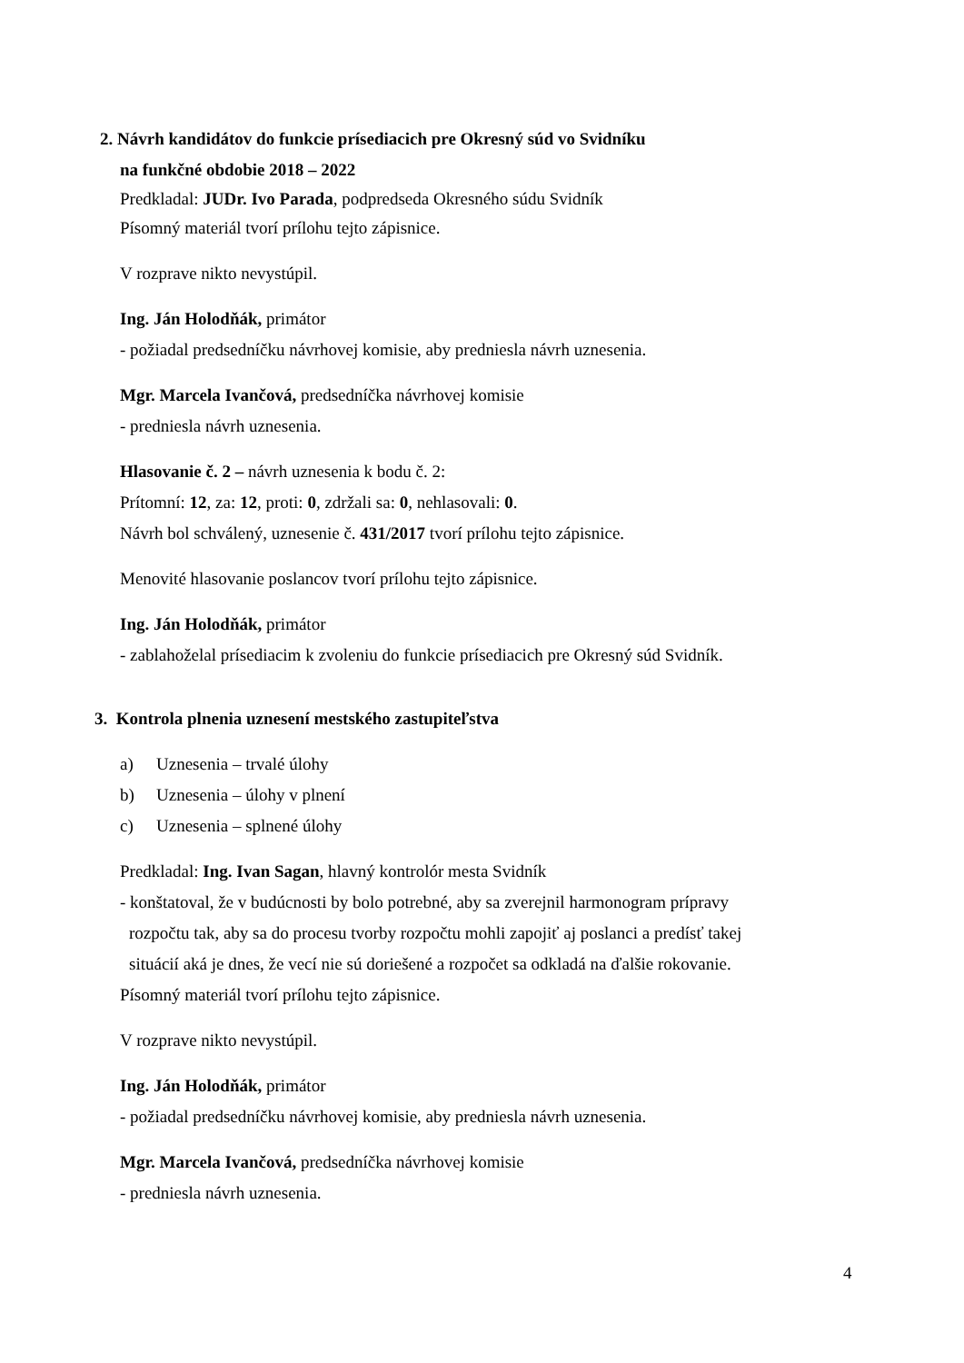2. Návrh kandidátov do funkcie prísediacich pre Okresný súd vo Svidníku
na funkčné obdobie 2018 – 2022
Predkladal: JUDr. Ivo Parada, podpredseda Okresného súdu Svidník
Písomný materiál tvorí prílohu tejto zápisnice.
V rozprave nikto nevystúpil.
Ing. Ján Holodňák, primátor
- požiadal predsedníčku návrhovej komisie, aby predniesla návrh uznesenia.
Mgr. Marcela Ivančová, predsedníčka návrhovej komisie
- predniesla návrh uznesenia.
Hlasovanie č. 2 – návrh uznesenia k bodu č. 2:
Prítomní: 12, za: 12, proti: 0, zdržali sa: 0, nehlasovali: 0.
Návrh bol schválený, uznesenie č. 431/2017 tvorí prílohu tejto zápisnice.
Menovité hlasovanie poslancov tvorí prílohu tejto zápisnice.
Ing. Ján Holodňák, primátor
- zablahoželal prísediacim k zvoleniu do funkcie prísediacich pre Okresný súd Svidník.
3. Kontrola plnenia uznesení mestského zastupiteľstva
a) Uznesenia – trvalé úlohy
b) Uznesenia – úlohy v plnení
c) Uznesenia – splnené úlohy
Predkladal: Ing. Ivan Sagan, hlavný kontrolór mesta Svidník
- konštatoval, že v budúcnosti by bolo potrebné, aby sa zverejnil harmonogram prípravy
rozpočtu tak, aby sa do procesu tvorby rozpočtu mohli zapojiť aj poslanci a predísť takej
situácií aká je dnes, že vecí nie sú doriešené a rozpočet sa odkladá na ďalšie rokovanie.
Písomný materiál tvorí prílohu tejto zápisnice.
V rozprave nikto nevystúpil.
Ing. Ján Holodňák, primátor
- požiadal predsedníčku návrhovej komisie, aby predniesla návrh uznesenia.
Mgr. Marcela Ivančová, predsedníčka návrhovej komisie
- predniesla návrh uznesenia.
4